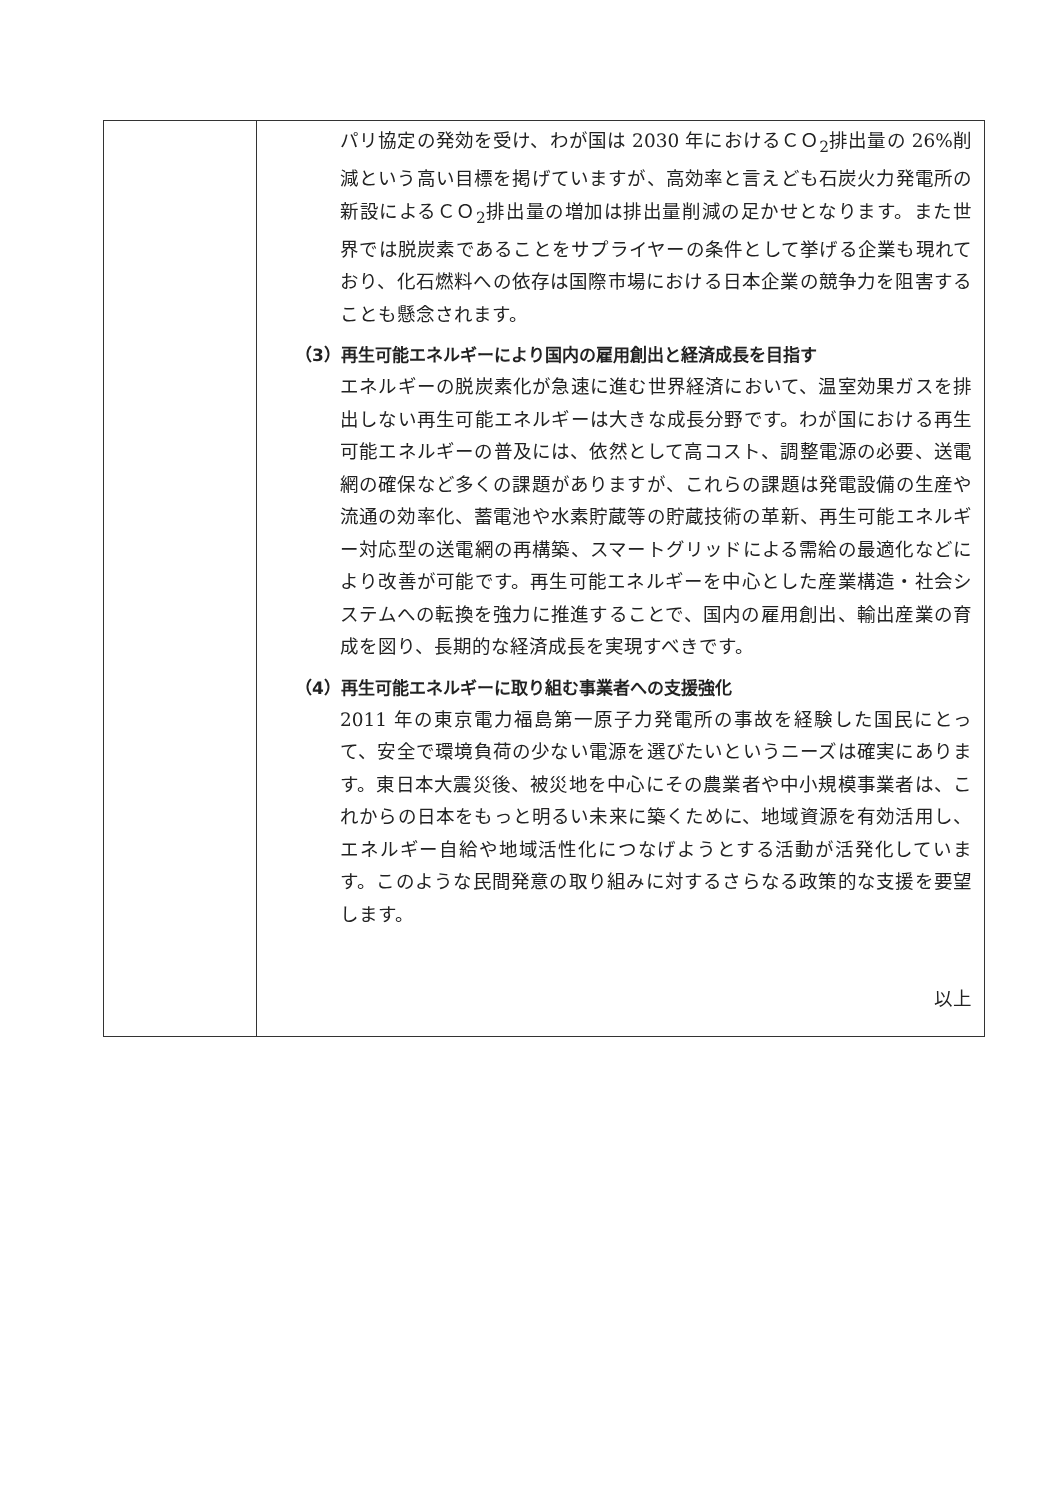| | パリ協定の発効を受け、わが国は 2030 年におけるＣＯ<sub>2</sub>排出量の 26%削減という高い目標を掲げていますが、高効率と言えども石炭火力発電所の新設によるＣＯ<sub>2</sub>排出量の増加は排出量削減の足かせとなります。また世界では脱炭素であることをサプライヤーの条件として挙げる企業も現れており、化石燃料への依存は国際市場における日本企業の競争力を阻害することも懸念されます。 （3）再生可能エネルギーにより国内の雇用創出と経済成長を目指す エネルギーの脱炭素化が急速に進む世界経済において、温室効果ガスを排出しない再生可能エネルギーは大きな成長分野です。わが国における再生可能エネルギーの普及には、依然として高コスト、調整電源の必要、送電網の確保など多くの課題がありますが、これらの課題は発電設備の生産や流通の効率化、蓄電池や水素貯蔵等の貯蔵技術の革新、再生可能エネルギー対応型の送電網の再構築、スマートグリッドによる需給の最適化などにより改善が可能です。再生可能エネルギーを中心とした産業構造・社会システムへの転換を強力に推進することで、国内の雇用創出、輸出産業の育成を図り、長期的な経済成長を実現すべきです。 （4）再生可能エネルギーに取り組む事業者への支援強化 2011 年の東京電力福島第一原子力発電所の事故を経験した国民にとって、安全で環境負荷の少ない電源を選びたいというニーズは確実にあります。東日本大震災後、被災地を中心にその農業者や中小規模事業者は、これからの日本をもっと明るい未来に築くために、地域資源を有効活用し、エネルギー自給や地域活性化につなげようとする活動が活発化しています。このような民間発意の取り組みに対するさらなる政策的な支援を要望します。 以上 |